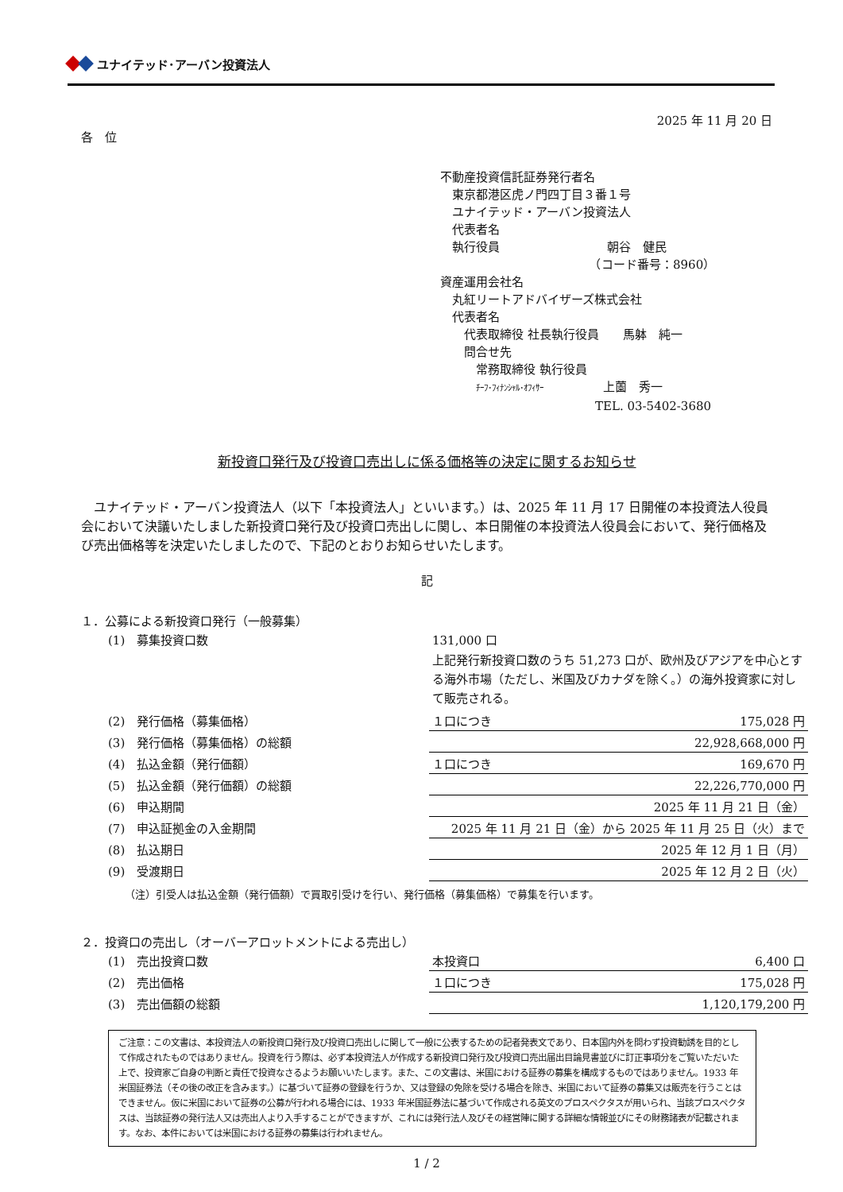ユナイテッド･アーバン投資法人
2025 年 11 月 20 日
各　位
不動産投資信託証券発行者名
　東京都港区虎ノ門四丁目３番１号
　ユナイテッド・アーバン投資法人
　代表者名
　執行役員　　　　　　　　　朝谷　健民
　　　　　　　　　　　　　（コード番号：8960）
資産運用会社名
　丸紅リートアドバイザーズ株式会社
　代表者名
　　代表取締役 社長執行役員　　馬躰　純一
　　問合せ先
　　　常務取締役 執行役員
　　　ﾁｰﾌ･ﾌｨﾅﾝｼｬﾙ･ｵﾌｨｻｰ　　　　　上薗　秀一
　　　　　　　　　　　　　TEL. 03-5402-3680
新投資口発行及び投資口売出しに係る価格等の決定に関するお知らせ
ユナイテッド・アーバン投資法人（以下「本投資法人」といいます。）は、2025 年 11 月 17 日開催の本投資法人役員会において決議いたしました新投資口発行及び投資口売出しに関し、本日開催の本投資法人役員会において、発行価格及び売出価格等を決定いたしましたので、下記のとおりお知らせいたします。
記
１．公募による新投資口発行（一般募集）
| (1) 募集投資口数 | 131,000 口 | |
| | 上記発行新投資口数のうち 51,273 口が、欧州及びアジアを中心とする海外市場（ただし、米国及びカナダを除く。）の海外投資家に対して販売される。 | |
| (2) 発行価格（募集価格） | １口につき | 175,028 円 |
| (3) 発行価格（募集価格）の総額 | | 22,928,668,000 円 |
| (4) 払込金額（発行価額） | １口につき | 169,670 円 |
| (5) 払込金額（発行価額）の総額 | | 22,226,770,000 円 |
| (6) 申込期間 | 2025 年 11 月 21 日（金） | |
| (7) 申込証拠金の入金期間 | 2025 年 11 月 21 日（金）から 2025 年 11 月 25 日（火）まで | |
| (8) 払込期日 | 2025 年 12 月 1 日（月） | |
| (9) 受渡期日 | 2025 年 12 月 2 日（火） | |
（注）引受人は払込金額（発行価額）で買取引受けを行い、発行価格（募集価格）で募集を行います。
２．投資口の売出し（オーバーアロットメントによる売出し）
| (1) 売出投資口数 | 本投資口 | 6,400 口 |
| (2) 売出価格 | １口につき | 175,028 円 |
| (3) 売出価額の総額 | | 1,120,179,200 円 |
ご注意：この文書は、本投資法人の新投資口発行及び投資口売出しに関して一般に公表するための記者発表文であり、日本国内外を問わず投資勧誘を目的として作成されたものではありません。投資を行う際は、必ず本投資法人が作成する新投資口発行及び投資口売出届出目論見書並びに訂正事項分をご覧いただいた上で、投資家ご自身の判断と責任で投資なさるようお願いいたします。また、この文書は、米国における証券の募集を構成するものではありません。1933 年米国証券法（その後の改正を含みます。）に基づいて証券の登録を行うか、又は登録の免除を受ける場合を除き、米国において証券の募集又は販売を行うことはできません。仮に米国において証券の公募が行われる場合には、1933 年米国証券法に基づいて作成される英文のプロスペクタスが用いられ、当該プロスペクタスは、当該証券の発行法人又は売出人より入手することができますが、これには発行法人及びその経営陣に関する詳細な情報並びにその財務諸表が記載されます。なお、本件においては米国における証券の募集は行われません。
1 / 2